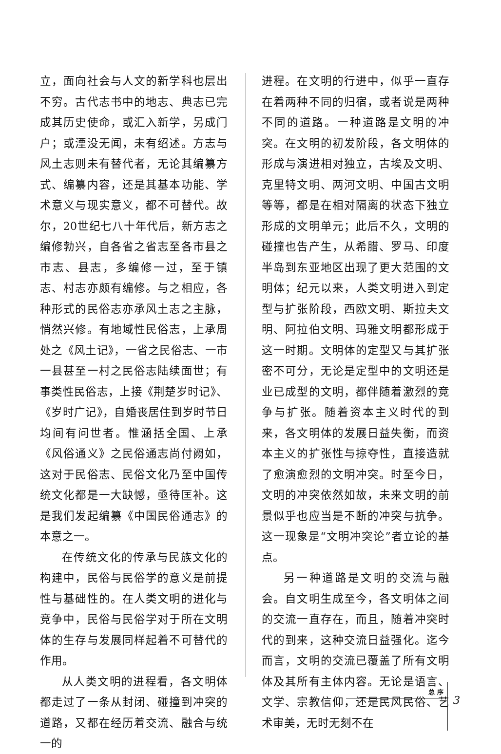立，面向社会与人文的新学科也层出不穷。古代志书中的地志、典志已完成其历史使命，或汇入新学，另成门户；或湮没无闻，未有绍述。方志与风土志则未有替代者，无论其编纂方式、编纂内容，还是其基本功能、学术意义与现实意义，都不可替代。故尔，20世纪七八十年代后，新方志之编修勃兴，自各省之省志至各市县之市志、县志，多编修一过，至于镇志、村志亦颇有编修。与之相应，各种形式的民俗志亦承风土志之主脉，悄然兴修。有地域性民俗志，上承周处之《风土记》，一省之民俗志、一市一县甚至一村之民俗志陆续面世；有事类性民俗志，上接《荆楚岁时记》、《岁时广记》，自婚丧居住到岁时节日均间有问世者。惟涵括全国、上承《风俗通义》之民俗通志尚付阙如，这对于民俗志、民俗文化乃至中国传统文化都是一大缺憾，亟待匡补。这是我们发起编纂《中国民俗通志》的本意之一。
在传统文化的传承与民族文化的构建中，民俗与民俗学的意义是前提性与基础性的。在人类文明的进化与竞争中，民俗与民俗学对于所在文明体的生存与发展同样起着不可替代的作用。
从人类文明的进程看，各文明体都走过了一条从封闭、碰撞到冲突的道路，又都在经历着交流、融合与统一的
进程。在文明的行进中，似乎一直存在着两种不同的归宿，或者说是两种不同的道路。一种道路是文明的冲突。在文明的初发阶段，各文明体的形成与演进相对独立，古埃及文明、克里特文明、两河文明、中国古文明等等，都是在相对隔离的状态下独立形成的文明单元；此后不久，文明的碰撞也告产生，从希腊、罗马、印度半岛到东亚地区出现了更大范围的文明体；纪元以来，人类文明进入到定型与扩张阶段，西欧文明、斯拉夫文明、阿拉伯文明、玛雅文明都形成于这一时期。文明体的定型又与其扩张密不可分，无论是定型中的文明还是业已成型的文明，都伴随着激烈的竞争与扩张。随着资本主义时代的到来，各文明体的发展日益失衡，而资本主义的扩张性与掠夺性，直接造就了愈演愈烈的文明冲突。时至今日，文明的冲突依然如故，未来文明的前景似乎也应当是不断的冲突与抗争。这一现象是“文明冲突论”者立论的基点。
另一种道路是文明的交流与融会。自文明生成至今，各文明体之间的交流一直存在，而且，随着冲突时代的到来，这种交流日益强化。迄今而言，文明的交流已覆盖了所有文明体及其所有主体内容。无论是语言、文学、宗教信仰，还是民风民俗、艺术审美，无时无刻不在
总 序
3